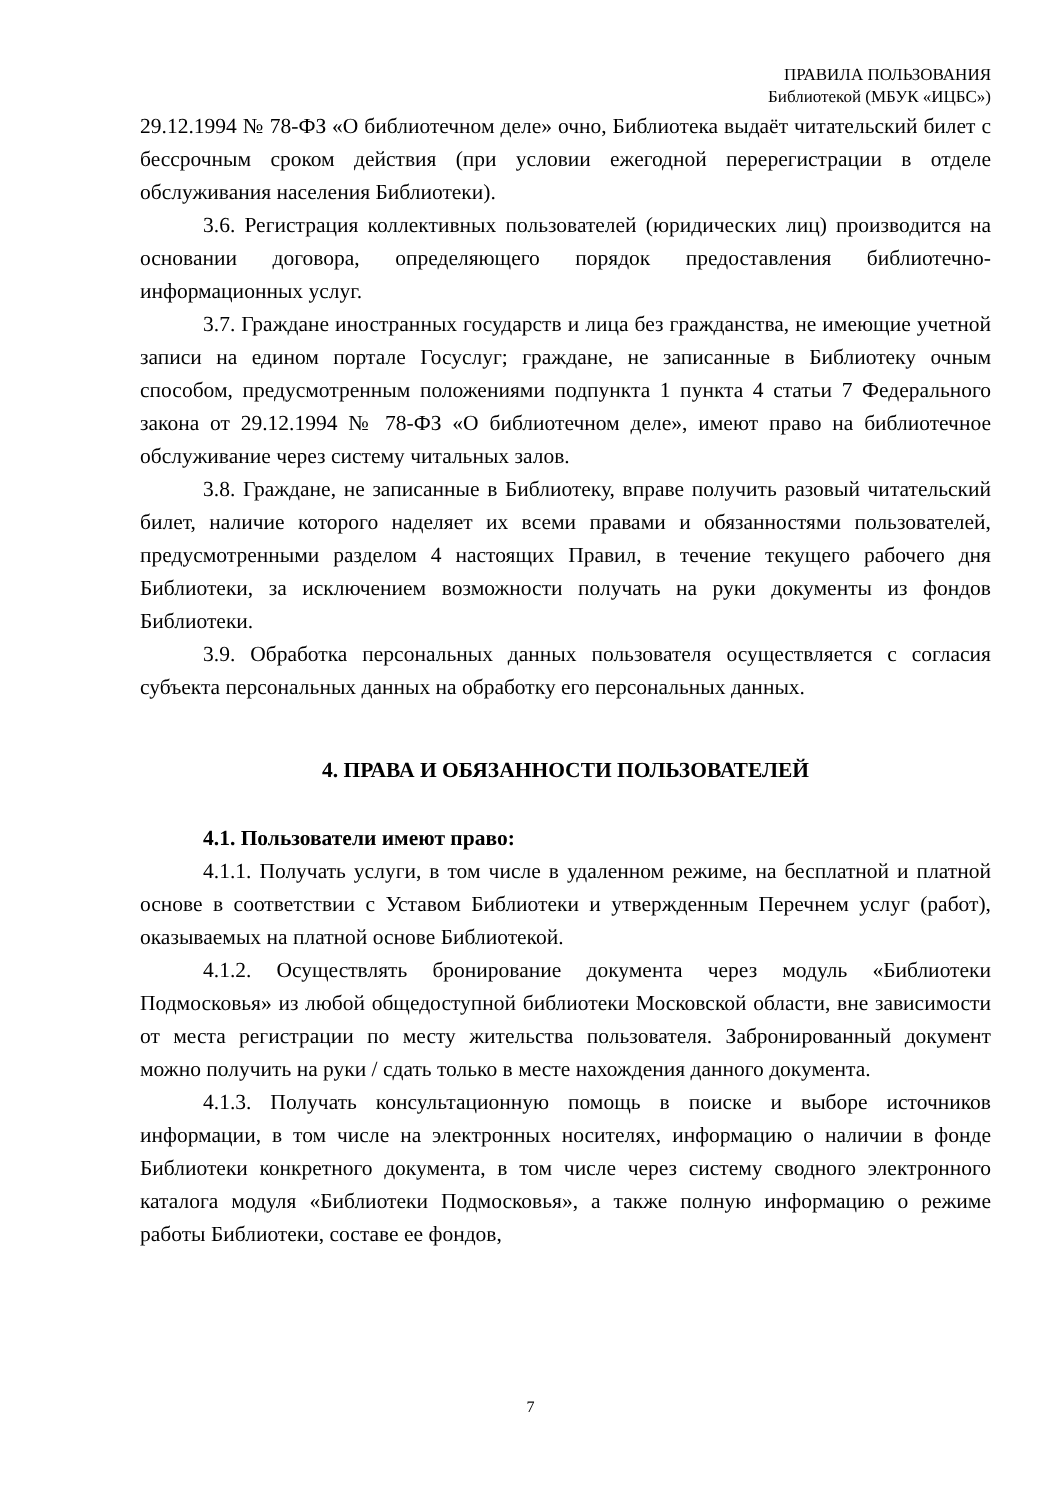ПРАВИЛА ПОЛЬЗОВАНИЯ
Библиотекой (МБУК «ИЦБС»)
29.12.1994 № 78-ФЗ «О библиотечном деле» очно, Библиотека выдаёт читательский билет с бессрочным сроком действия (при условии ежегодной перерегистрации в отделе обслуживания населения Библиотеки).
3.6. Регистрация коллективных пользователей (юридических лиц) производится на основании договора, определяющего порядок предоставления библиотечно-информационных услуг.
3.7. Граждане иностранных государств и лица без гражданства, не имеющие учетной записи на едином портале Госуслуг; граждане, не записанные в Библиотеку очным способом, предусмотренным положениями подпункта 1 пункта 4 статьи 7 Федерального закона от 29.12.1994 № 78-ФЗ «О библиотечном деле», имеют право на библиотечное обслуживание через систему читальных залов.
3.8. Граждане, не записанные в Библиотеку, вправе получить разовый читательский билет, наличие которого наделяет их всеми правами и обязанностями пользователей, предусмотренными разделом 4 настоящих Правил, в течение текущего рабочего дня Библиотеки, за исключением возможности получать на руки документы из фондов Библиотеки.
3.9. Обработка персональных данных пользователя осуществляется с согласия субъекта персональных данных на обработку его персональных данных.
4. ПРАВА И ОБЯЗАННОСТИ ПОЛЬЗОВАТЕЛЕЙ
4.1. Пользователи имеют право:
4.1.1. Получать услуги, в том числе в удаленном режиме, на бесплатной и платной основе в соответствии с Уставом Библиотеки и утвержденным Перечнем услуг (работ), оказываемых на платной основе Библиотекой.
4.1.2. Осуществлять бронирование документа через модуль «Библиотеки Подмосковья» из любой общедоступной библиотеки Московской области, вне зависимости от места регистрации по месту жительства пользователя. Забронированный документ можно получить на руки / сдать только в месте нахождения данного документа.
4.1.3. Получать консультационную помощь в поиске и выборе источников информации, в том числе на электронных носителях, информацию о наличии в фонде Библиотеки конкретного документа, в том числе через систему сводного электронного каталога модуля «Библиотеки Подмосковья», а также полную информацию о режиме работы Библиотеки, составе ее фондов,
7